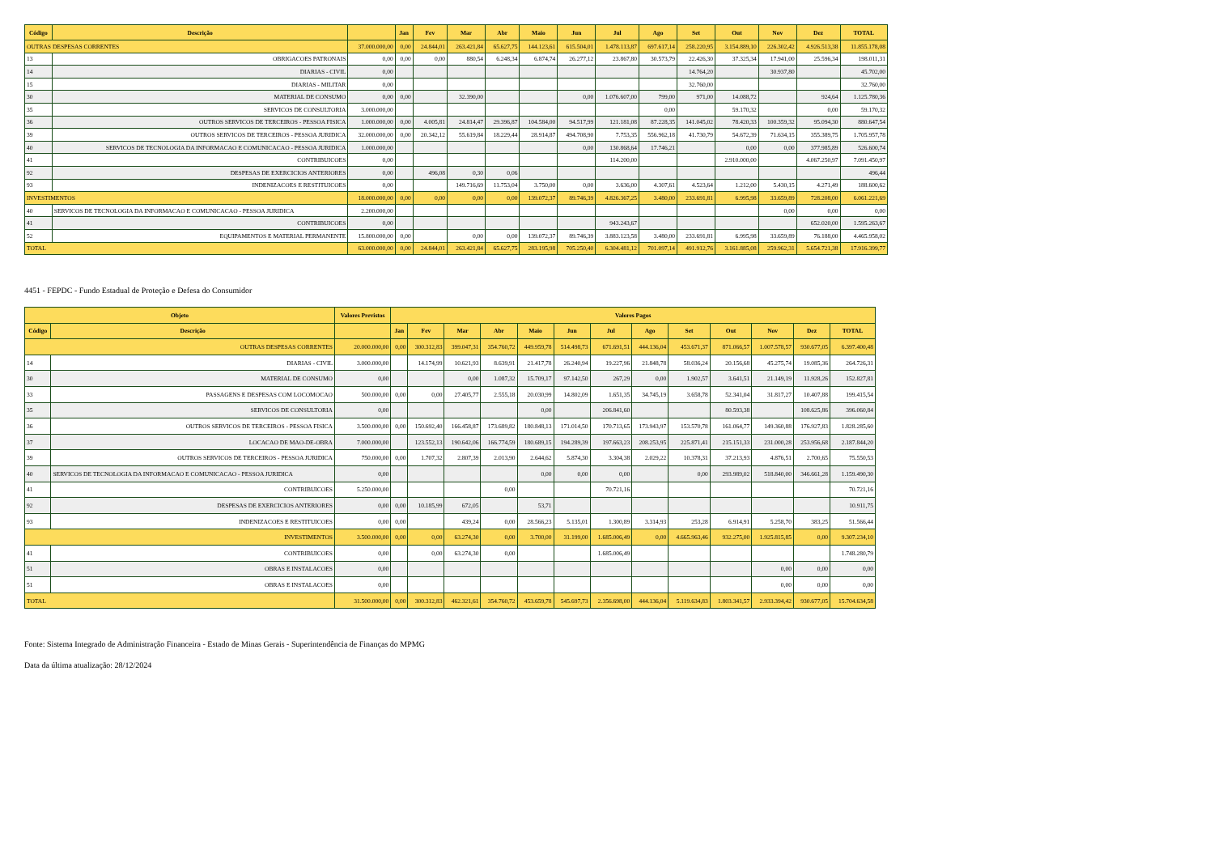| Código | Descrição | | Jan | Fev | Mar | Abr | Maio | Jun | Jul | Ago | Set | Out | Nov | Dez | TOTAL |
| --- | --- | --- | --- | --- | --- | --- | --- | --- | --- | --- | --- | --- | --- | --- | --- |
| OUTRAS DESPESAS CORRENTES | | 37.000.000,00 | 0,00 | 24.844,01 | 263.421,84 | 65.627,75 | 144.123,61 | 615.504,01 | 1.478.113,87 | 697.617,14 | 258.220,95 | 3.154.889,10 | 226.302,42 | 4.926.513,38 | 11.855.178,08 |
| 13 | OBRIGACOES PATRONAIS | 0,00 | 0,00 | 0,00 | 880,54 | 6.248,34 | 6.874,74 | 26.277,12 | 23.867,80 | 30.573,79 | 22.426,30 | 37.325,34 | 17.941,00 | 25.596,34 | 198.011,31 |
| 14 | DIARIAS - CIVIL | 0,00 | | | | | | | | | 14.764,20 | | 30.937,80 | | 45.702,00 |
| 15 | DIARIAS - MILITAR | 0,00 | | | | | | | | | 32.760,00 | | | | 32.760,00 |
| 30 | MATERIAL DE CONSUMO | 0,00 | 0,00 | | 32.390,00 | | | 0,00 | 1.076.607,00 | 799,00 | 971,00 | 14.088,72 | | 924,64 | 1.125.780,36 |
| 35 | SERVICOS DE CONSULTORIA | 3.000.000,00 | | | | | | | | 0,00 | | 59.170,32 | | 0,00 | 59.170,32 |
| 36 | OUTROS SERVICOS DE TERCEIROS - PESSOA FISICA | 1.000.000,00 | 0,00 | 4.005,81 | 24.814,47 | 29.396,87 | 104.584,00 | 94.517,99 | 121.181,08 | 87.228,35 | 141.045,02 | 78.420,33 | 100.359,32 | 95.094,30 | 880.647,54 |
| 39 | OUTROS SERVICOS DE TERCEIROS - PESSOA JURIDICA | 32.000.000,00 | 0,00 | 20.342,12 | 55.619,84 | 18.229,44 | 28.914,87 | 494.708,90 | 7.753,35 | 556.962,18 | 41.730,79 | 54.672,39 | 71.634,15 | 355.389,75 | 1.705.957,78 |
| 40 | SERVICOS DE TECNOLOGIA DA INFORMACAO E COMUNICACAO - PESSOA JURIDICA | 1.000.000,00 | | | | | | 0,00 | 130.868,64 | 17.746,21 | | 0,00 | 0,00 | 377.985,89 | 526.600,74 |
| 41 | CONTRIBUICOES | 0,00 | | | | | | | 114.200,00 | | | 2.910.000,00 | | 4.067.250,97 | 7.091.450,97 |
| 92 | DESPESAS DE EXERCICIOS ANTERIORES | 0,00 | | 496,08 | 0,30 | 0,06 | | | | | | | | | 496,44 |
| 93 | INDENIZACOES E RESTITUICOES | 0,00 | | | 149.716,69 | 11.753,04 | 3.750,00 | 0,00 | 3.636,00 | 4.307,61 | 4.523,64 | 1.212,00 | 5.430,15 | 4.271,49 | 188.600,62 |
| INVESTIMENTOS | | 18.000.000,00 | 0,00 | 0,00 | 0,00 | 0,00 | 139.072,37 | 89.746,39 | 4.826.367,25 | 3.480,00 | 233.691,81 | 6.995,98 | 33.659,89 | 728.208,00 | 6.061.221,69 |
| 40 | SERVICOS DE TECNOLOGIA DA INFORMACAO E COMUNICACAO - PESSOA JURIDICA | 2.200.000,00 | | | | | | | | | | | 0,00 | 0,00 | 0,00 |
| 41 | CONTRIBUICOES | 0,00 | | | | | | | 943.243,67 | | | | | 652.020,00 | 1.595.263,67 |
| 52 | EQUIPAMENTOS E MATERIAL PERMANENTE | 15.800.000,00 | 0,00 | | 0,00 | 0,00 | 139.072,37 | 89.746,39 | 3.883.123,58 | 3.480,00 | 233.691,81 | 6.995,98 | 33.659,89 | 76.188,00 | 4.465.958,02 |
| TOTAL | | 63.000.000,00 | 0,00 | 24.844,01 | 263.421,84 | 65.627,75 | 283.195,98 | 705.250,40 | 6.304.481,12 | 701.097,14 | 491.912,76 | 3.161.885,08 | 259.962,31 | 5.654.721,38 | 17.916.399,77 |
4451 - FEPDC - Fundo Estadual de Proteção e Defesa do Consumidor
| Objeto | | Valores Previstos | Valores Pagos | | | | | | | | | | | | |
| --- | --- | --- | --- | --- | --- | --- | --- | --- | --- | --- | --- | --- | --- | --- | --- |
| Código | Descrição | | Jan | Fev | Mar | Abr | Maio | Jun | Jul | Ago | Set | Out | Nov | Dez | TOTAL |
| OUTRAS DESPESAS CORRENTES | | 20.000.000,00 | 0,00 | 300.312,83 | 399.047,31 | 354.760,72 | 449.959,78 | 514.498,73 | 671.691,51 | 444.136,04 | 453.671,37 | 871.066,57 | 1.007.578,57 | 930.677,05 | 6.397.400,48 |
| 14 | DIARIAS - CIVIL | 3.000.000,00 | | 14.174,99 | 10.621,93 | 8.639,91 | 21.417,78 | 26.240,94 | 19.227,96 | 21.848,78 | 58.036,24 | 20.156,68 | 45.275,74 | 19.085,36 | 264.726,31 |
| 30 | MATERIAL DE CONSUMO | 0,00 | | | 0,00 | 1.087,32 | 15.709,17 | 97.142,50 | 267,29 | 0,00 | 1.902,57 | 3.641,51 | 21.149,19 | 11.928,26 | 152.827,81 |
| 33 | PASSAGENS E DESPESAS COM LOCOMOCAO | 500.000,00 | 0,00 | 0,00 | 27.405,77 | 2.555,18 | 20.030,99 | 14.802,09 | 1.651,35 | 34.745,19 | 3.658,78 | 52.341,04 | 31.817,27 | 10.407,88 | 199.415,54 |
| 35 | SERVICOS DE CONSULTORIA | 0,00 | | | | | 0,00 | | 206.841,60 | | | 80.593,38 | | 108.625,86 | 396.060,84 |
| 36 | OUTROS SERVICOS DE TERCEIROS - PESSOA FISICA | 3.500.000,00 | 0,00 | 150.692,40 | 166.458,87 | 173.689,82 | 180.848,13 | 171.014,50 | 170.713,65 | 173.943,97 | 153.570,78 | 161.064,77 | 149.360,88 | 176.927,83 | 1.828.285,60 |
| 37 | LOCACAO DE MAO-DE-OBRA | 7.000.000,00 | | 123.552,13 | 190.642,06 | 166.774,59 | 180.689,15 | 194.289,39 | 197.663,23 | 208.253,95 | 225.871,41 | 215.151,33 | 231.000,28 | 253.956,68 | 2.187.844,20 |
| 39 | OUTROS SERVICOS DE TERCEIROS - PESSOA JURIDICA | 750.000,00 | 0,00 | 1.707,32 | 2.807,39 | 2.013,90 | 2.644,62 | 5.874,30 | 3.304,38 | 2.029,22 | 10.378,31 | 37.213,93 | 4.876,51 | 2.700,65 | 75.550,53 |
| 40 | SERVICOS DE TECNOLOGIA DA INFORMACAO E COMUNICACAO - PESSOA JURIDICA | 0,00 | | | | | 0,00 | 0,00 | 0,00 | | 0,00 | 293.989,02 | 518.840,00 | 346.661,28 | 1.159.490,30 |
| 41 | CONTRIBUICOES | 5.250.000,00 | | | | 0,00 | | | 70.721,16 | | | | | | 70.721,16 |
| 92 | DESPESAS DE EXERCICIOS ANTERIORES | 0,00 | 0,00 | 10.185,99 | 672,05 | | 53,71 | | | | | | | | 10.911,75 |
| 93 | INDENIZACOES E RESTITUICOES | 0,00 | 0,00 | | 439,24 | 0,00 | 28.566,23 | 5.135,01 | 1.300,89 | 3.314,93 | 253,28 | 6.914,91 | 5.258,70 | 383,25 | 51.566,44 |
| INVESTIMENTOS | | 3.500.000,00 | 0,00 | 0,00 | 63.274,30 | 0,00 | 3.700,00 | 31.199,00 | 1.685.006,49 | 0,00 | 4.665.963,46 | 932.275,00 | 1.925.815,85 | 0,00 | 9.307.234,10 |
| 41 | CONTRIBUICOES | 0,00 | | 0,00 | 63.274,30 | 0,00 | | | 1.685.006,49 | | | | | | 1.748.280,79 |
| 51 | OBRAS E INSTALACOES | 0,00 | | | | | | | | | | | 0,00 | 0,00 | 0,00 |
| 51 | OBRAS E INSTALACOES | 0,00 | | | | | | | | | | | 0,00 | 0,00 | 0,00 |
| TOTAL | | 31.500.000,00 | 0,00 | 300.312,83 | 462.321,61 | 354.760,72 | 453.659,78 | 545.697,73 | 2.356.698,00 | 444.136,04 | 5.119.634,83 | 1.803.341,57 | 2.933.394,42 | 930.677,05 | 15.704.634,58 |
Fonte: Sistema Integrado de Administração Financeira - Estado de Minas Gerais - Superintendência de Finanças do MPMG
Data da última atualização: 28/12/2024